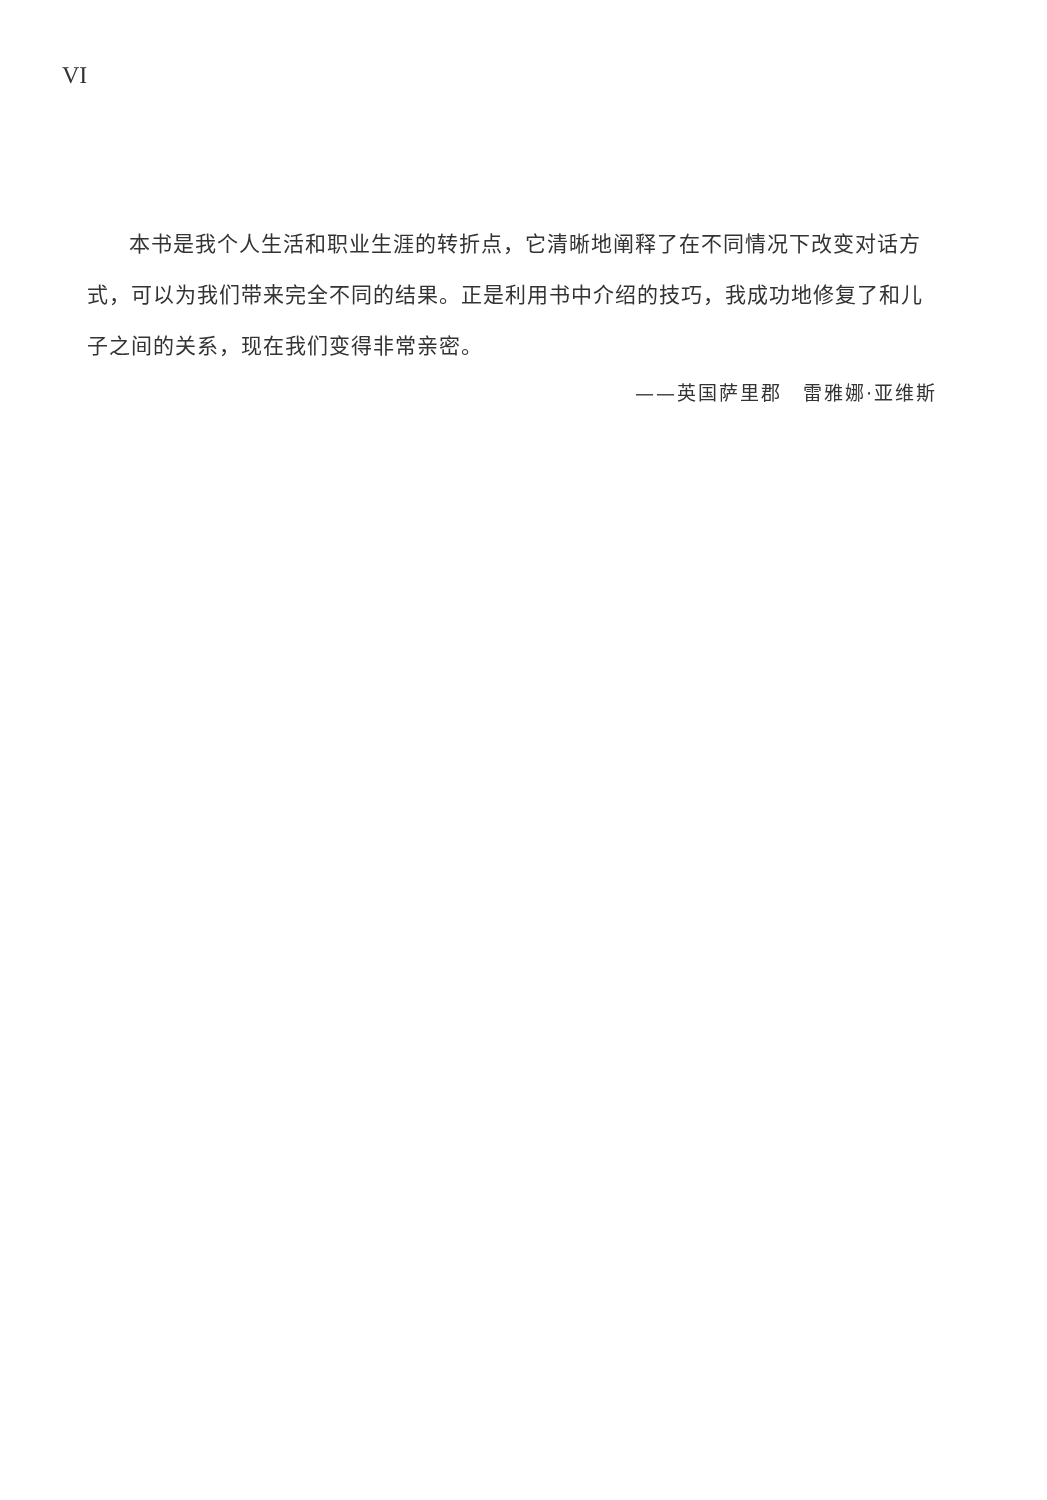VI
本书是我个人生活和职业生涯的转折点，它清晰地阐释了在不同情况下改变对话方式，可以为我们带来完全不同的结果。正是利用书中介绍的技巧，我成功地修复了和儿子之间的关系，现在我们变得非常亲密。
——英国萨里郡　雷雅娜·亚维斯